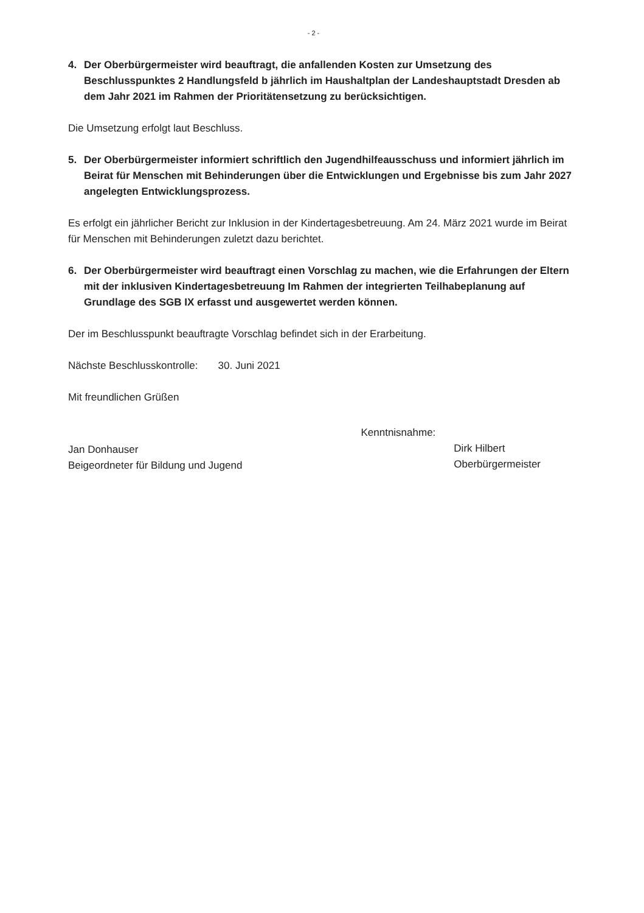- 2 -
4. Der Oberbürgermeister wird beauftragt, die anfallenden Kosten zur Umsetzung des Beschlusspunktes 2 Handlungsfeld b jährlich im Haushaltplan der Landeshauptstadt Dresden ab dem Jahr 2021 im Rahmen der Prioritätensetzung zu berücksichtigen.
Die Umsetzung erfolgt laut Beschluss.
5. Der Oberbürgermeister informiert schriftlich den Jugendhilfeausschuss und informiert jährlich im Beirat für Menschen mit Behinderungen über die Entwicklungen und Ergebnisse bis zum Jahr 2027 angelegten Entwicklungsprozess.
Es erfolgt ein jährlicher Bericht zur Inklusion in der Kindertagesbetreuung. Am 24. März 2021 wurde im Beirat für Menschen mit Behinderungen zuletzt dazu berichtet.
6. Der Oberbürgermeister wird beauftragt einen Vorschlag zu machen, wie die Erfahrungen der Eltern mit der inklusiven Kindertagesbetreuung Im Rahmen der integrierten Teilhabeplanung auf Grundlage des SGB IX erfasst und ausgewertet werden können.
Der im Beschlusspunkt beauftragte Vorschlag befindet sich in der Erarbeitung.
Nächste Beschlusskontrolle: 30. Juni 2021
Mit freundlichen Grüßen
Jan Donhauser
Beigeordneter für Bildung und Jugend
Kenntnisnahme:
Dirk Hilbert
Oberbürgermeister